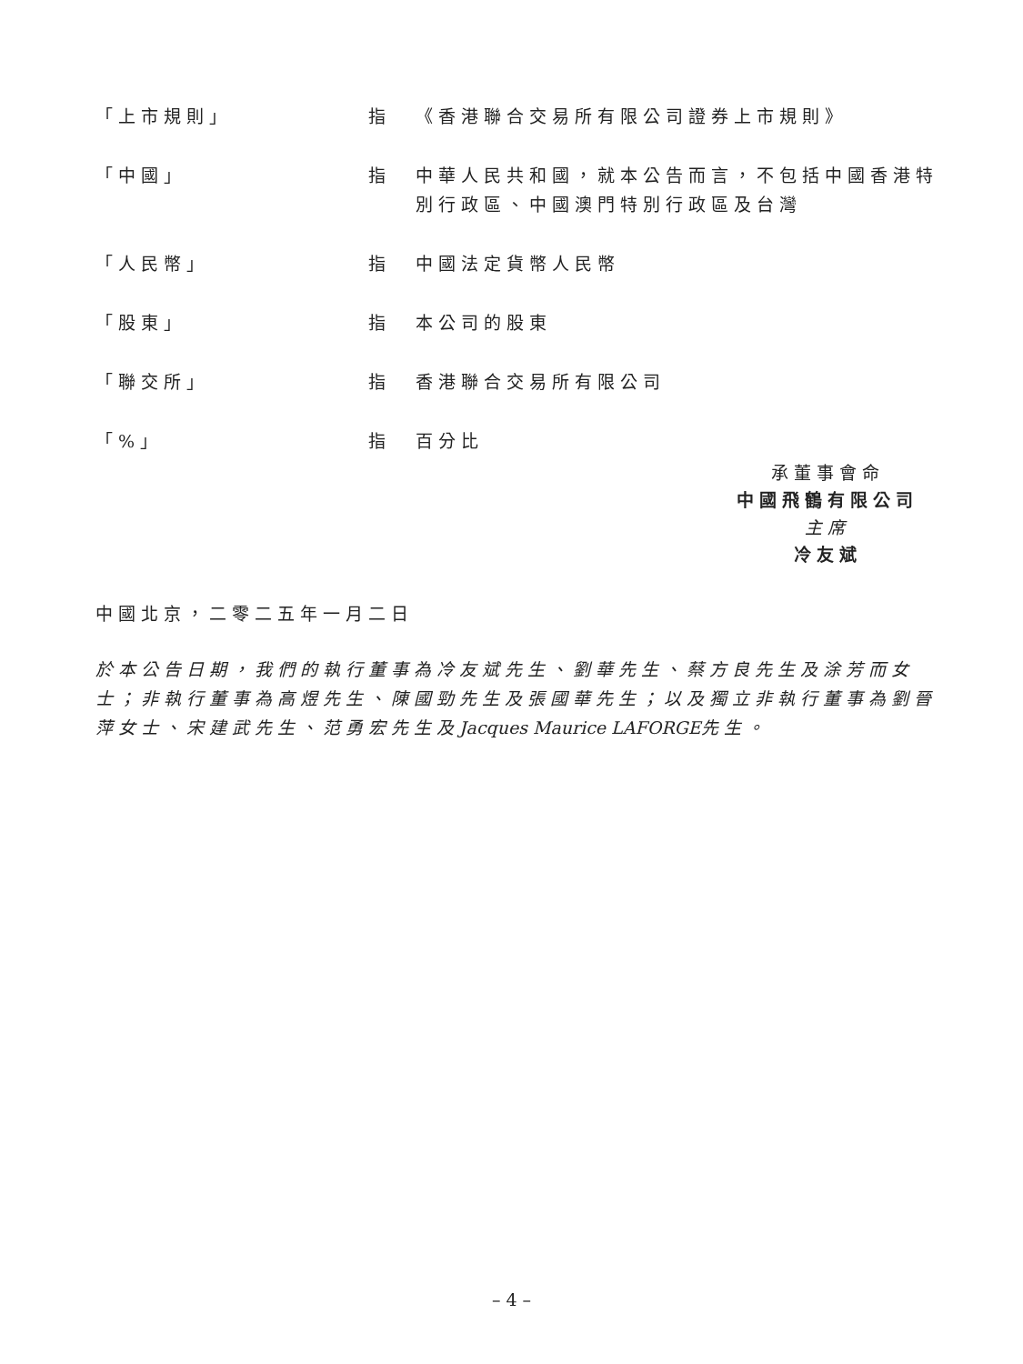「上市規則」 指 《香港聯合交易所有限公司證券上市規則》
「中國」 指 中華人民共和國，就本公告而言，不包括中國香港特別行政區、中國澳門特別行政區及台灣
「人民幣」 指 中國法定貨幣人民幣
「股東」 指 本公司的股東
「聯交所」 指 香港聯合交易所有限公司
「%」 指 百分比
承董事會命
中國飛鶴有限公司
主席
冷友斌
中國北京，二零二五年一月二日
於本公告日期，我們的執行董事為冷友斌先生、劉華先生、蔡方良先生及涂芳而女士；非執行董事為高煜先生、陳國勁先生及張國華先生；以及獨立非執行董事為劉晉萍女士、宋建武先生、范勇宏先生及Jacques Maurice LAFORGE先生。
– 4 –